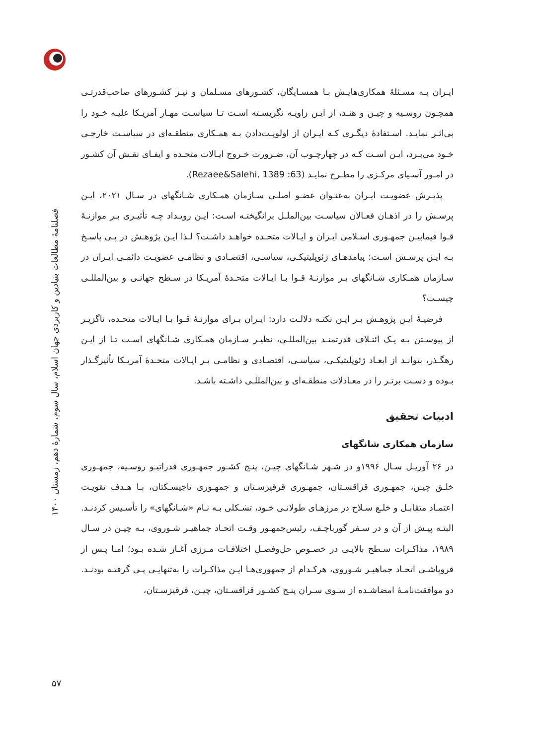فصلنامهٔ مطالعات بنیادین و کاربردی جهان اسلام، سال سوم، شمارهٔ دهم، زمستان ۱۴۰۰
۵۷
ایـران بـه مسـئلهٔ همکاری‌هایـش بـا همسـایگان، کشـورهای مسـلمان و نیـز کشـورهای صاحب‌قدرتـی همچـون روسـیه و چیـن و هنـد، از ایـن زاویـه نگریسـته اسـت تـا سیاسـت مهـار آمریـکا علیـه خـود را بی‌اثـر نمایـد. اسـتفادهٔ دیگـری کـه ایـران از اولویـت‌دادن بـه همـکاری منطقـه‌ای در سیاسـت خارجـی خـود می‌بـرد، ایـن اسـت کـه در چهارچـوب آن، ضـرورت خـروج ایـالات متحـده و ایفـای نقـش آن کشـور در امـور آسـیای مرکـزی را مطـرح نمایـد (Rezaee&Salehi, 1389 :63).
پذیـرش عضویـت ایـران به‌عنـوان عضـو اصلـی سـازمان همـکاری شـانگهای در سـال ۲۰۲۱، ایـن پرسـش را در اذهـان فعـالان سیاسـت بین‌الملـل برانگیختـه اسـت: ایـن رویـداد چـه تأثیـری بـر موازنـهٔ قـوا فیمابیـن جمهـوری اسـلامی ایـران و ایـالات متحـده خواهـد داشـت؟ لـذا ایـن پژوهـش در پـی پاسـخ بـه ایـن پرسـش اسـت: پیامدهـای ژئوپلیتیکـی، سیاسـی، اقتصـادی و نظامـی عضویـت دائمـی ایـران در سـازمان همـکاری شـانگهای بـر موازنـهٔ قـوا بـا ایـالات متحـدهٔ آمریـکا در سـطح جهانـی و بین‌المللـی چیسـت؟
فرضیـهٔ ایـن پژوهـش بـر ایـن نکتـه دلالـت دارد: ایـران بـرای موازنـهٔ قـوا بـا ایـالات متحـده، ناگزیـر از پیوسـتن بـه یـک ائتـلاف قدرتمنـد بین‌المللـی، نظیـر سـازمان همـکاری شـانگهای اسـت تـا از ایـن رهگـذر، بتوانـد از ابعـاد ژئوپلیتیکـی، سیاسـی، اقتصـادی و نظامـی بـر ایـالات متحـدهٔ آمریـکا تأثیرگـذار بـوده و دسـت برتـر را در معـادلات منطقـه‌ای و بین‌المللـی داشـته باشـد.
ادبیات تحقیق
سازمان همکاری شانگهای
در ۲۶ آوریـل سـال ۱۹۹۶و در شـهر شـانگهای چیـن، پنـج کشـور جمهـوری فدراتیـو روسـیه، جمهـوری خلـق چیـن، جمهـوری قزاقسـتان، جمهـوری قرقیزسـتان و جمهـوری تاجیسـکتان، بـا هـدف تقویـت اعتمـاد متقابـل و خلـع سـلاح در مرزهـای طولانـی خـود، تشـکلی بـه نـام «شـانگهای» را تأسـیس کردنـد. البتـه پیـش از آن و در سـفر گورباچـف، رئیس‌جمهـور وقـت اتحـاد جماهیـر شـوروی، بـه چیـن در سـال ۱۹۸۹، مذاکـرات سـطح بالایـی در خصـوص حل‌وفصـل اختلافـات مـرزی آغـاز شـده بـود؛ امـا پـس از فروپاشـی اتحـاد جماهیـر شـوروی، هرکـدام از جمهوری‌هـا ایـن مذاکـرات را به‌تنهایـی پـی گرفتـه بودنـد. دو موافقت‌نامـهٔ امضاشـده از سـوی سـران پنـج کشـور قزاقسـتان، چیـن، قرقیزسـتان،